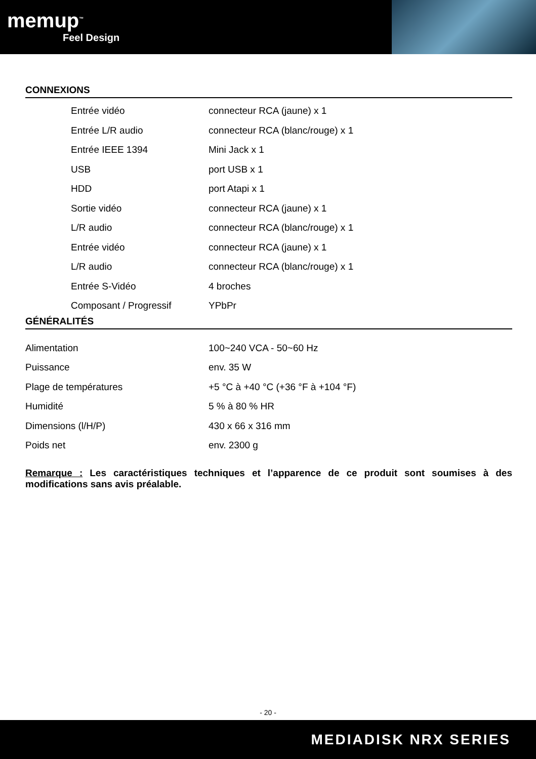memup<sup>™</sup>
Feel Design
CONNEXIONS
| Entrée vidéo | connecteur RCA (jaune) x 1 |
| Entrée L/R audio | connecteur RCA (blanc/rouge) x 1 |
| Entrée IEEE 1394 | Mini Jack x 1 |
| USB | port USB x 1 |
| HDD | port Atapi x 1 |
| Sortie vidéo | connecteur RCA (jaune) x 1 |
| L/R audio | connecteur RCA (blanc/rouge) x 1 |
| Entrée vidéo | connecteur RCA (jaune) x 1 |
| L/R audio | connecteur RCA (blanc/rouge) x 1 |
| Entrée S-Vidéo | 4 broches |
| Composant / Progressif | YPbPr |
GÉNÉRALITÉS
| Alimentation | 100~240 VCA - 50~60 Hz |
| Puissance | env. 35 W |
| Plage de températures | +5 °C à +40 °C (+36 °F à +104 °F) |
| Humidité | 5 % à 80 % HR |
| Dimensions (l/H/P) | 430 x 66 x 316 mm |
| Poids net | env. 2300 g |
Remarque : Les caractéristiques techniques et l’apparence de ce produit sont soumises à des modifications sans avis préalable.
- 20 -
MEDIADISK NRX SERIES